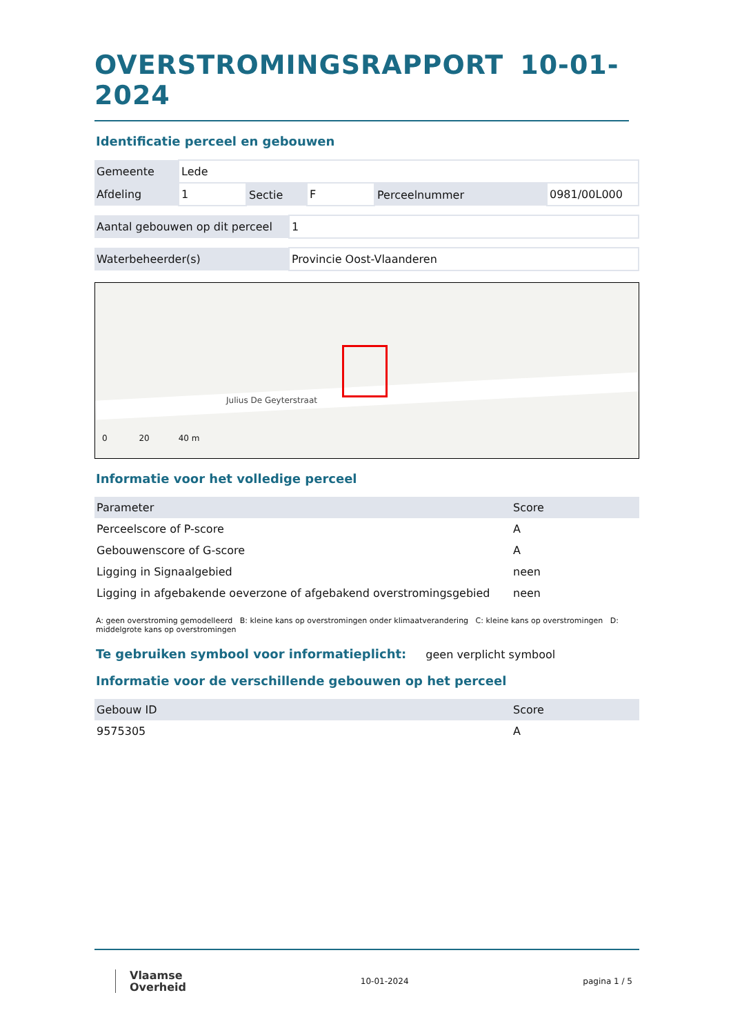OVERSTROMINGSRAPPORT 10-01-2024
Identificatie perceel en gebouwen
| Gemeente | Lede | | | | |
| Afdeling | 1 | Sectie | F | Perceelnummer | 0981/00L000 |
| Aantal gebouwen op dit perceel | 1 |
| Waterbeheerder(s) | Provincie Oost-Vlaanderen |
Julius De Geyterstraat
0 20 40 m
Informatie voor het volledige perceel
| Parameter | Score |
| --- | --- |
| Perceelscore of P-score | A |
| Gebouwenscore of G-score | A |
| Ligging in Signaalgebied | neen |
| Ligging in afgebakende oeverzone of afgebakend overstromingsgebied | neen |
A: geen overstroming gemodelleerd B: kleine kans op overstromingen onder klimaatverandering C: kleine kans op overstromingen D: middelgrote kans op overstromingen
Te gebruiken symbool voor informatieplicht:
geen verplicht symbool
Informatie voor de verschillende gebouwen op het perceel
| Gebouw ID | Score |
| --- | --- |
| 9575305 | A |
Vlaamse
Overheid
10-01-2024 pagina 1 / 5